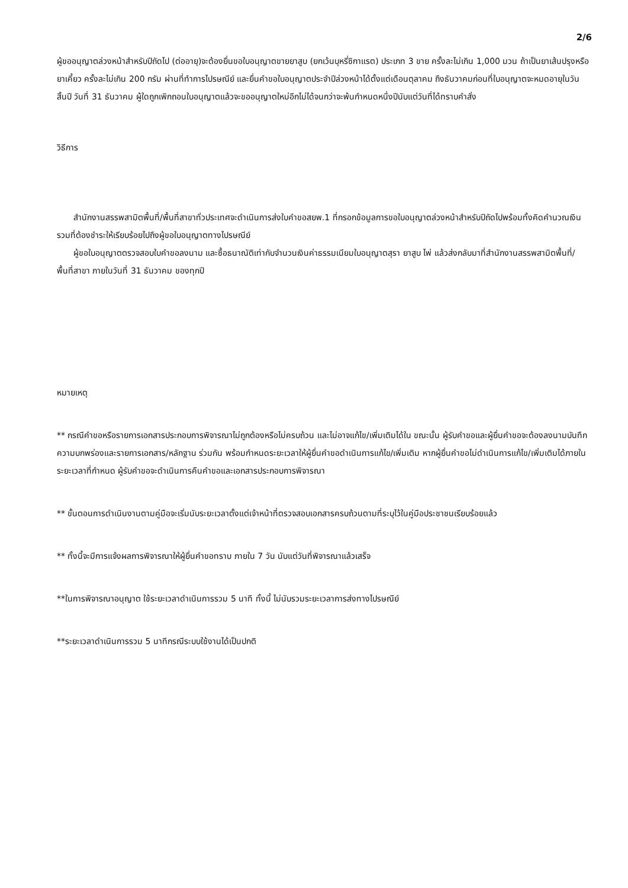2/6
ผู้ขออนุญาตล่วงหน้าสำหรับปีถัดไป (ต่ออายุ)จะต้องยื่นขอใบอนุญาตขายยาสูบ (ยกเว้นบุหรี่ซิกาแรต) ประเภท 3 ขาย ครั้งละไม่เกิน 1,000 มวน ถ้าเป็นยาเส้นปรุงหรือยาเคี้ยว ครั้งละไม่เกิน 200 กรัม ผ่านที่ทำการไปรษณีย์ และยื่นคำขอใบอนุญาตประจำปีล่วงหน้าได้ตั้งแต่เดือนตุลาคม ถึงธันวาคมก่อนที่ใบอนุญาตจะหมดอายุในวันสิ้นปี วันที่ 31 ธันวาคม ผู้ใดถูกเพิกถอนใบอนุญาตแล้วจะขออนุญาตใหม่อีกไม่ได้จนกว่าจะพ้นกำหนดหนึ่งปีนับแต่วันที่ได้ทราบคำสั่ง
วิธีการ
สำนักงานสรรพสามิตพื้นที่/พื้นที่สาขาทั่วประเทศจะดำเนินการส่งใบคำขอสยพ.1 ที่กรอกข้อมูลการขอใบอนุญาตล่วงหน้าสำหรับปีถัดไปพร้อมทั้งคิดคำนวณเงินรวมที่ต้องชำระให้เรียบร้อยไปถึงผู้ขอใบอนุญาตทางไปรษณีย์
ผู้ขอใบอนุญาตตรวจสอบใบคำขอลงนาม และซื้อธนาณัติเท่ากับจำนวนเงินค่าธรรมเนียมใบอนุญาตสุรา ยาสูบ ไพ่ แล้วส่งกลับมาที่สำนักงานสรรพสามิตพื้นที่/พื้นที่สาขา ภายในวันที่ 31 ธันวาคม ของทุกปี
หมายเหตุ
** กรณีคำขอหรือรายการเอกสารประกอบการพิจารณาไม่ถูกต้องหรือไม่ครบถ้วน และไม่อาจแก้ไข/เพิ่มเติมได้ใน ขณะนั้น ผู้รับคำขอและผู้ยื่นคำขอจะต้องลงนามบันทึกความบกพร่องและรายการเอกสาร/หลักฐาน ร่วมกัน พร้อมกำหนดระยะเวลาให้ผู้ยื่นคำขอดำเนินการแก้ไข/เพิ่มเติม หากผู้ยื่นคำขอไม่ดำเนินการแก้ไข/เพิ่มเติมได้ภายในระยะเวลาที่กำหนด ผู้รับคำขอจะดำเนินการคืนคำขอและเอกสารประกอบการพิจารณา
** ขั้นตอนการดำเนินงานตามคู่มือจะเริ่มนับระยะเวลาตั้งแต่เจ้าหน้าที่ตรวจสอบเอกสารครบถ้วนตามที่ระบุไว้ในคู่มือประชาชนเรียบร้อยแล้ว
** ทั้งนี้จะมีการแจ้งผลการพิจารณาให้ผู้ยื่นคำขอทราบ ภายใน 7 วัน นับแต่วันที่พิจารณาแล้วเสร็จ
**ในการพิจารณาอนุญาต ใช้ระยะเวลาดำเนินการรวม 5 นาที ทั้งนี้ ไม่นับรวมระยะเวลาการส่งทางไปรษณีย์
**ระยะเวลาดำเนินการรวม 5 นาทีกรณีระบบใช้งานได้เป็นปกติ